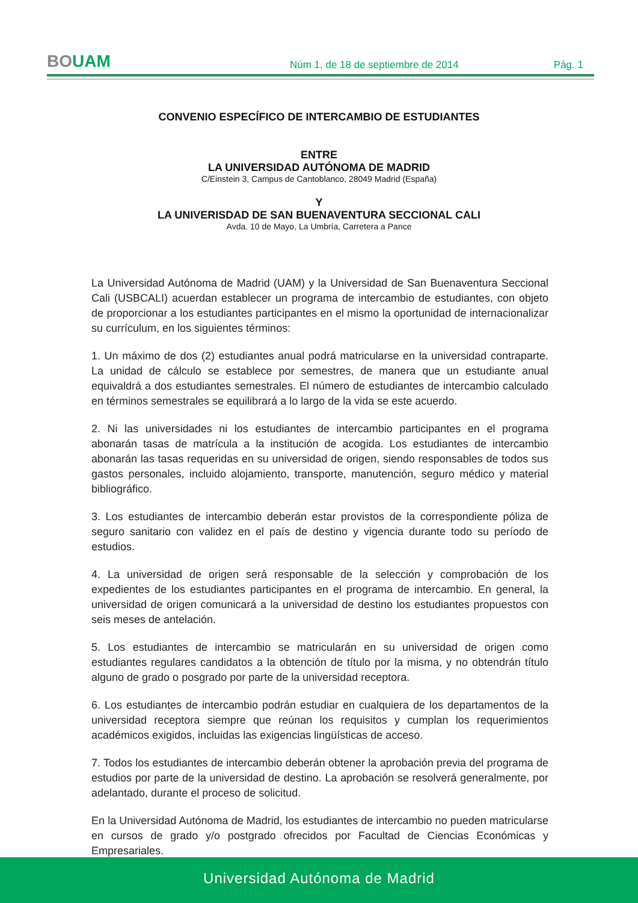BOUAM
Núm 1, de 18 de septiembre de 2014
Pág. 1
CONVENIO ESPECÍFICO DE INTERCAMBIO DE ESTUDIANTES
ENTRE
LA UNIVERSIDAD AUTÓNOMA DE MADRID
C/Einstein 3, Campus de Cantoblanco, 28049 Madrid (España)
Y
LA UNIVERISDAD DE SAN BUENAVENTURA SECCIONAL CALI
Avda. 10 de Mayo, La Umbría, Carretera a Pance
La Universidad Autónoma de Madrid (UAM) y la Universidad de San Buenaventura Seccional Cali (USBCALI) acuerdan establecer un programa de intercambio de estudiantes, con objeto de proporcionar a los estudiantes participantes en el mismo la oportunidad de internacionalizar su currículum, en los siguientes términos:
1. Un máximo de dos (2) estudiantes anual podrá matricularse en la universidad contraparte. La unidad de cálculo se establece por semestres, de manera que un estudiante anual equivaldrá a dos estudiantes semestrales. El número de estudiantes de intercambio calculado en términos semestrales se equilibrará a lo largo de la vida se este acuerdo.
2. Ni las universidades ni los estudiantes de intercambio participantes en el programa abonarán tasas de matrícula a la institución de acogida. Los estudiantes de intercambio abonarán las tasas requeridas en su universidad de origen, siendo responsables de todos sus gastos personales, incluido alojamiento, transporte, manutención, seguro médico y material bibliográfico.
3. Los estudiantes de intercambio deberán estar provistos de la correspondiente póliza de seguro sanitario con validez en el país de destino y vigencia durante todo su período de estudios.
4. La universidad de origen será responsable de la selección y comprobación de los expedientes de los estudiantes participantes en el programa de intercambio. En general, la universidad de origen comunicará a la universidad de destino los estudiantes propuestos con seis meses de antelación.
5. Los estudiantes de intercambio se matricularán en su universidad de origen como estudiantes regulares candidatos a la obtención de título por la misma, y no obtendrán título alguno de grado o posgrado por parte de la universidad receptora.
6. Los estudiantes de intercambio podrán estudiar en cualquiera de los departamentos de la universidad receptora siempre que reúnan los requisitos y cumplan los requerimientos académicos exigidos, incluidas las exigencias lingüísticas de acceso.
7. Todos los estudiantes de intercambio deberán obtener la aprobación previa del programa de estudios por parte de la universidad de destino. La aprobación se resolverá generalmente, por adelantado, durante el proceso de solicitud.
En la Universidad Autónoma de Madrid, los estudiantes de intercambio no pueden matricularse en cursos de grado y/o postgrado ofrecidos por Facultad de Ciencias Económicas y Empresariales.
Universidad Autónoma de Madrid